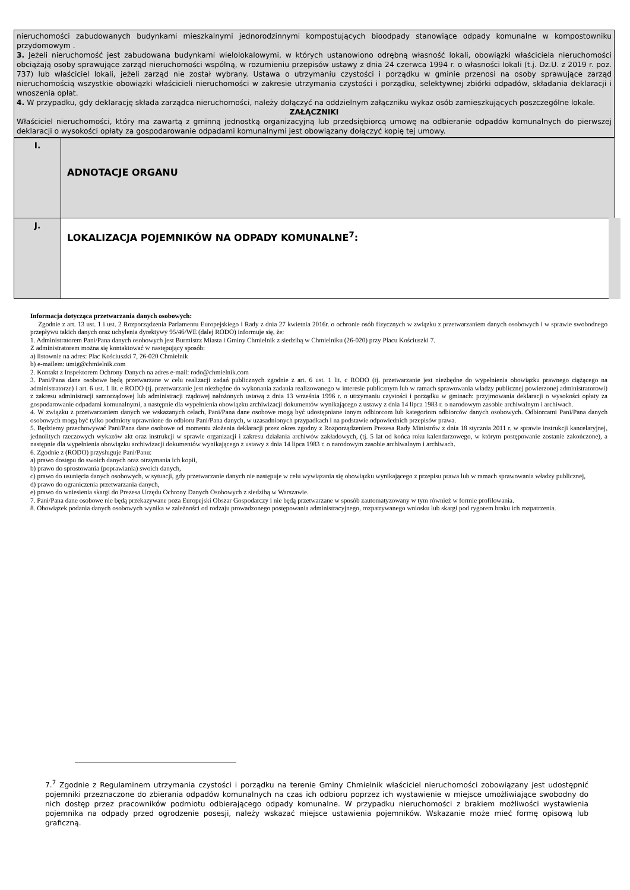nieruchomości zabudowanych budynkami mieszkalnymi jednorodzinnymi kompostujących bioodpady stanowiące odpady komunalne w kompostowniku przydomowym .
3. Jeżeli nieruchomość jest zabudowana budynkami wielolokalowymi, w których ustanowiono odrębną własność lokali, obowiązki właściciela nieruchomości obciążają osoby sprawujące zarząd nieruchomości wspólną, w rozumieniu przepisów ustawy z dnia 24 czerwca 1994 r. o własności lokali (t.j. Dz.U. z 2019 r. poz. 737) lub właściciel lokali, jeżeli zarząd nie został wybrany. Ustawa o utrzymaniu czystości i porządku w gminie przenosi na osoby sprawujące zarząd nieruchomością wszystkie obowiązki właścicieli nieruchomości w zakresie utrzymania czystości i porządku, selektywnej zbiórki odpadów, składania deklaracji i wnoszenia opłat.
4. W przypadku, gdy deklarację składa zarządca nieruchomości, należy dołączyć na oddzielnym załączniku wykaz osób zamieszkujących poszczególne lokale.
ZAŁĄCZNIKI
Właściciel nieruchomości, który ma zawartą z gminną jednostką organizacyjną lub przedsiębiorcą umowę na odbieranie odpadów komunalnych do pierwszej deklaracji o wysokości opłaty za gospodarowanie odpadami komunalnymi jest obowiązany dołączyć kopię tej umowy.
| I. | ADNOTACJE ORGANU |
| J. | LOKALIZACJA POJEMNIKÓW NA ODPADY KOMUNALNE<sup>7</sup>: |
Informacja dotycząca przetwarzania danych osobowych:
Zgodnie z art. 13 ust. 1 i ust. 2 Rozporządzenia Parlamentu Europejskiego i Rady z dnia 27 kwietnia 2016r. o ochronie osób fizycznych w związku z przetwarzaniem danych osobowych i w sprawie swobodnego przepływu takich danych oraz uchylenia dyrektywy 95/46/WE (dalej RODO) informuje się, że:
1. Administratorem Pani/Pana danych osobowych jest Burmistrz Miasta i Gminy Chmielnik z siedzibą w Chmielniku (26-020) przy Placu Kościuszki 7.
Z administratorem można się kontaktować w następujący sposób:
a) listownie na adres: Plac Kościuszki 7, 26-020 Chmielnik
b) e-mailem: umig@chmielnik.com
2. Kontakt z Inspektorem Ochrony Danych na adres e-mail: rodo@chmielnik.com
3. Pani/Pana dane osobowe będą przetwarzane w celu realizacji zadań publicznych zgodnie z art. 6 ust. 1 lit. c RODO (tj. przetwarzanie jest niezbędne do wypełnienia obowiązku prawnego ciążącego na administratorze) i art. 6 ust. 1 lit. e RODO (tj. przetwarzanie jest niezbędne do wykonania zadania realizowanego w interesie publicznym lub w ramach sprawowania władzy publicznej powierzonej administratorowi) z zakresu administracji samorządowej lub administracji rządowej nałożonych ustawą z dnia 13 września 1996 r. o utrzymaniu czystości i porządku w gminach: przyjmowania deklaracji o wysokości opłaty za gospodarowanie odpadami komunalnymi, a następnie dla wypełnienia obowiązku archiwizacji dokumentów wynikającego z ustawy z dnia 14 lipca 1983 r. o narodowym zasobie archiwalnym i archiwach.
4. W związku z przetwarzaniem danych we wskazanych celach, Pani/Pana dane osobowe mogą być udostępniane innym odbiorcom lub kategoriom odbiorców danych osobowych. Odbiorcami Pani/Pana danych osobowych mogą być tylko podmioty uprawnione do odbioru Pani/Pana danych, w uzasadnionych przypadkach i na podstawie odpowiednich przepisów prawa.
5. Będziemy przechowywać Pani/Pana dane osobowe od momentu złożenia deklaracji przez okres zgodny z Rozporządzeniem Prezesa Rady Ministrów z dnia 18 stycznia 2011 r. w sprawie instrukcji kancelaryjnej, jednolitych rzeczowych wykazów akt oraz instrukcji w sprawie organizacji i zakresu działania archiwów zakładowych, (tj. 5 lat od końca roku kalendarzowego, w którym postępowanie zostanie zakończone), a następnie dla wypełnienia obowiązku archiwizacji dokumentów wynikającego z ustawy z dnia 14 lipca 1983 r. o narodowym zasobie archiwalnym i archiwach.
6. Zgodnie z (RODO) przysługuje Pani/Panu:
a) prawo dostępu do swoich danych oraz otrzymania ich kopii,
b) prawo do sprostowania (poprawiania) swoich danych,
c) prawo do usunięcia danych osobowych, w sytuacji, gdy przetwarzanie danych nie następuje w celu wywiązania się obowiązku wynikającego z przepisu prawa lub w ramach sprawowania władzy publicznej,
d) prawo do ograniczenia przetwarzania danych,
e) prawo do wniesienia skargi do Prezesa Urzędu Ochrony Danych Osobowych z siedzibą w Warszawie.
7. Pani/Pana dane osobowe nie będą przekazywane poza Europejski Obszar Gospodarczy i nie będą przetwarzane w sposób zautomatyzowany w tym również w formie profilowania.
8. Obowiązek podania danych osobowych wynika w zależności od rodzaju prowadzonego postępowania administracyjnego, rozpatrywanego wniosku lub skargi pod rygorem braku ich rozpatrzenia.
7.<sup>7</sup> Zgodnie z Regulaminem utrzymania czystości i porządku na terenie Gminy Chmielnik właściciel nieruchomości zobowiązany jest udostępnić pojemniki przeznaczone do zbierania odpadów komunalnych na czas ich odbioru poprzez ich wystawienie w miejsce umożliwiające swobodny do nich dostęp przez pracowników podmiotu odbierającego odpady komunalne. W przypadku nieruchomości z brakiem możliwości wystawienia pojemnika na odpady przed ogrodzenie posesji, należy wskazać miejsce ustawienia pojemników. Wskazanie może mieć formę opisową lub graficzną.